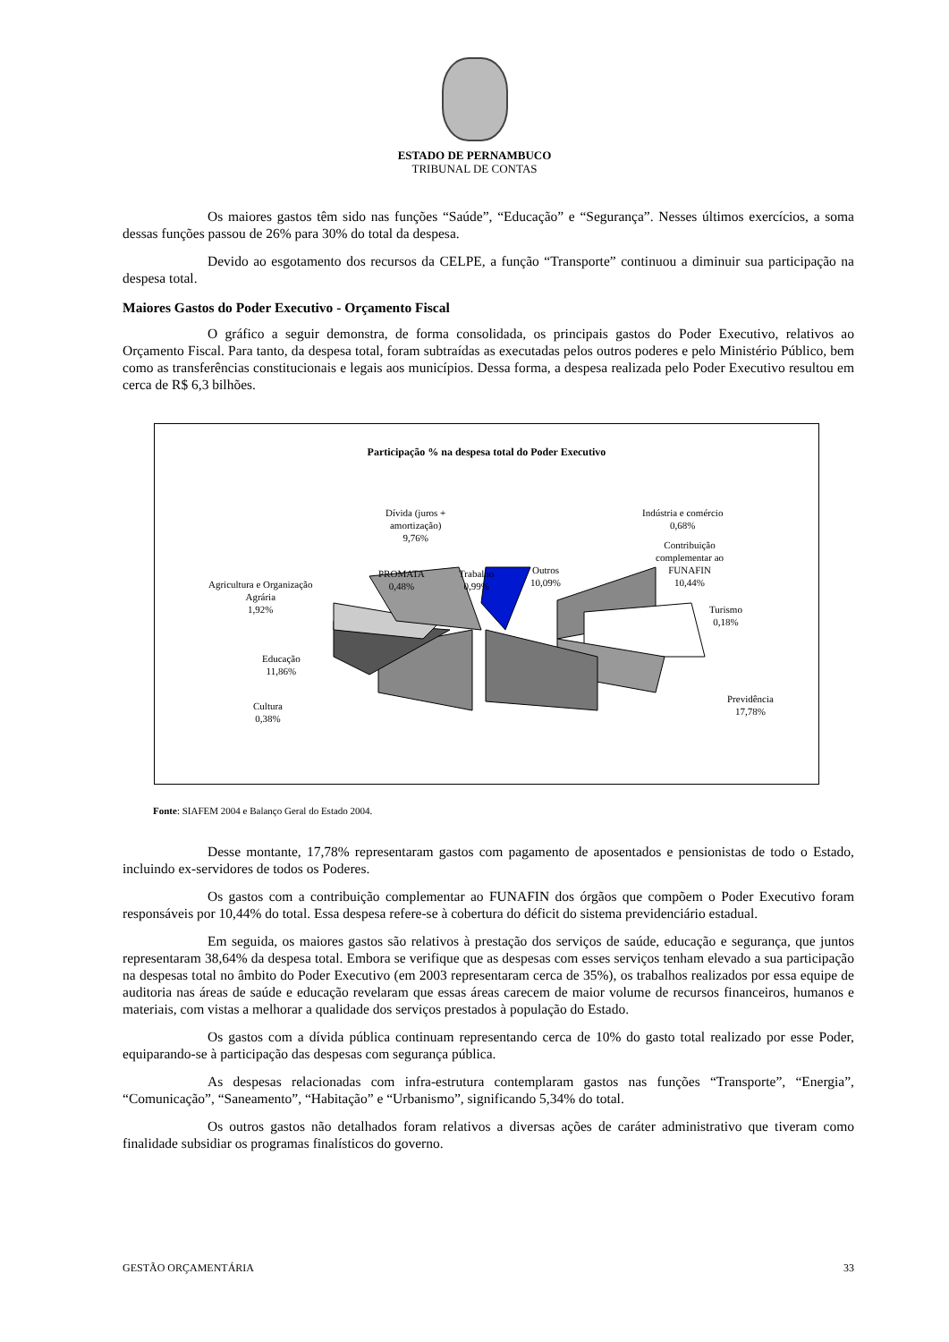ESTADO DE PERNAMBUCO
TRIBUNAL DE CONTAS
Os maiores gastos têm sido nas funções “Saúde”, “Educação” e “Segurança”. Nesses últimos exercícios, a soma dessas funções passou de 26% para 30% do total da despesa.
Devido ao esgotamento dos recursos da CELPE, a função “Transporte” continuou a diminuir sua participação na despesa total.
Maiores Gastos do Poder Executivo - Orçamento Fiscal
O gráfico a seguir demonstra, de forma consolidada, os principais gastos do Poder Executivo, relativos ao Orçamento Fiscal. Para tanto, da despesa total, foram subtraídas as executadas pelos outros poderes e pelo Ministério Público, bem como as transferências constitucionais e legais aos municípios. Dessa forma, a despesa realizada pelo Poder Executivo resultou em cerca de R$ 6,3 bilhões.
Participação % na despesa total do Poder Executivo
Dívida (juros +
amortização)
9,76%
Indústria e comércio
0,68%
Contribuição
complementar ao
FUNAFIN
10,44%
PROMATA
0,48%
Trabalho
0,99%
Outros
10,09%
Agricultura e Organização
Agrária
1,92%
Turismo
0,18%
Educação
11,86%
Previdência
17,78%
Cultura
0,38%
Fonte: SIAFEM 2004 e Balanço Geral do Estado 2004.
Desse montante, 17,78% representaram gastos com pagamento de aposentados e pensionistas de todo o Estado, incluindo ex-servidores de todos os Poderes.
Os gastos com a contribuição complementar ao FUNAFIN dos órgãos que compõem o Poder Executivo foram responsáveis por 10,44% do total. Essa despesa refere-se à cobertura do déficit do sistema previdenciário estadual.
Em seguida, os maiores gastos são relativos à prestação dos serviços de saúde, educação e segurança, que juntos representaram 38,64% da despesa total. Embora se verifique que as despesas com esses serviços tenham elevado a sua participação na despesas total no âmbito do Poder Executivo (em 2003 representaram cerca de 35%), os trabalhos realizados por essa equipe de auditoria nas áreas de saúde e educação revelaram que essas áreas carecem de maior volume de recursos financeiros, humanos e materiais, com vistas a melhorar a qualidade dos serviços prestados à população do Estado.
Os gastos com a dívida pública continuam representando cerca de 10% do gasto total realizado por esse Poder, equiparando-se à participação das despesas com segurança pública.
As despesas relacionadas com infra-estrutura contemplaram gastos nas funções “Transporte”, “Energia”, “Comunicação”, “Saneamento”, “Habitação” e “Urbanismo”, significando 5,34% do total.
Os outros gastos não detalhados foram relativos a diversas ações de caráter administrativo que tiveram como finalidade subsidiar os programas finalísticos do governo.
GESTÃO ORÇAMENTÁRIA 33